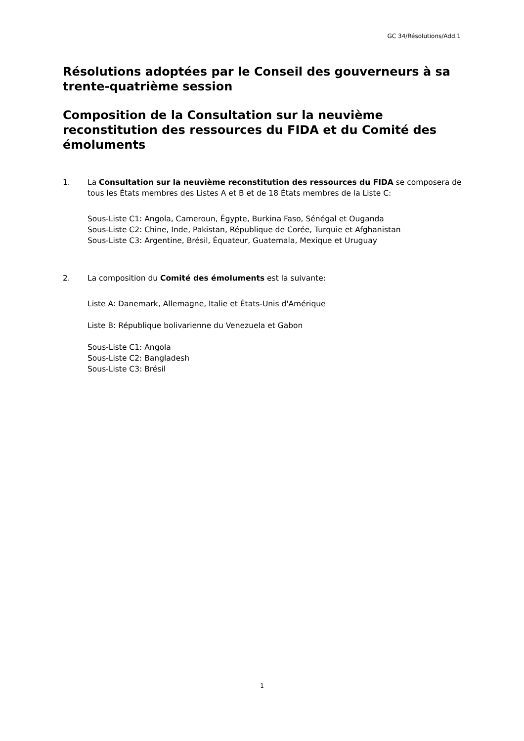GC 34/Résolutions/Add.1
Résolutions adoptées par le Conseil des gouverneurs à sa trente-quatrième session
Composition de la Consultation sur la neuvième reconstitution des ressources du FIDA et du Comité des émoluments
1. La Consultation sur la neuvième reconstitution des ressources du FIDA se composera de tous les États membres des Listes A et B et de 18 États membres de la Liste C:
Sous-Liste C1: Angola, Cameroun, Égypte, Burkina Faso, Sénégal et Ouganda
Sous-Liste C2: Chine, Inde, Pakistan, République de Corée, Turquie et Afghanistan
Sous-Liste C3: Argentine, Brésil, Équateur, Guatemala, Mexique et Uruguay
2. La composition du Comité des émoluments est la suivante:
Liste A: Danemark, Allemagne, Italie et États-Unis d'Amérique
Liste B: République bolivarienne du Venezuela et Gabon
Sous-Liste C1: Angola
Sous-Liste C2: Bangladesh
Sous-Liste C3: Brésil
1